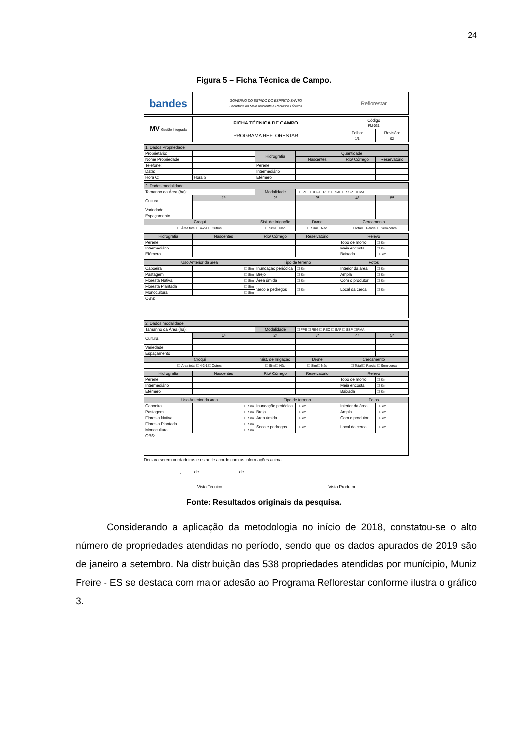24
Figura 5 – Ficha Técnica de Campo.
| bandes | GOVERNO DO ESTADO DO ESPÍRITO SANTO Secretaria do Meio Ambiente e Recursos Hídricos | Reflorestar |
| MV Gestão Integrada | FICHA TÉCNICA DE CAMPO | Código FM-031 | |
| | PROGRAMA REFLORESTAR | Folha: 1/1 | Revisão: 02 |
| 1. Dados Propriedade | | | | | |
| --- | --- | --- | --- | --- | --- |
| Proprietário: | | Hidrografia | Quantidade | | |
| Nome Propriedade: | | | Nascentes | Rio/ Córrego | Reservatório |
| Telefone: | | Perene | | | |
| Data: | | Intermediário | | | |
| Hora C: | Hora S: | Efêmero | | | |
| 2. Dados modalidade | | | | | |
| --- | --- | --- | --- | --- | --- |
| Tamanho da Área (ha): | | Modalidade | ☐ FPE ☐ REG ☐ REC ☐ SAF ☐ SSP ☐ FMA | | |
| Cultura | 1ª | 2ª | 3ª | 4ª | 5ª |
| Variedade | | | | | |
| Espaçamento | | | | | |
| Croqui | | Sist. de Irrigação | Drone | Cercamento | |
| ☐ Área total ☐ 4-2-1 ☐ Outros | | ☐ Sim ☐ Não | ☐ Sim ☐ Não | ☐ Total ☐ Parcial ☐ Sem cerca | |
| Hidrografia | Nascentes | Rio/ Córrego | Reservatório | Relevo | |
| Perene | | | | Topo de morro | ☐ Sim |
| Intermediário | | | | Meia encosta | ☐ Sim |
| Efêmero | | | | Baixada | ☐ Sim |
| Uso Anterior da área | | Tipo de terreno | | Fotos | |
| Capoeira | ☐ Sim | Inundação periódica | ☐ Sim | Interior da área | ☐ Sim |
| Pastagem | ☐ Sim | Brejo | ☐ Sim | Ampla | ☐ Sim |
| Floresta Nativa | ☐ Sim | Área úmida | ☐ Sim | Com o produtor | ☐ Sim |
| Floresta Plantada | ☐ Sim | Seco e pedregos | ☐ Sim | Local da cerca | ☐ Sim |
| Monocultura | ☐ Sim | | | | |
| OBS: | | | | | |
| 2. Dados modalidade | | | | | |
| --- | --- | --- | --- | --- | --- |
| Tamanho da Área (ha): | | Modalidade | ☐ FPE ☐ REG ☐ REC ☐ SAF ☐ SSP ☐ FMA | | |
| Cultura | 1ª | 2ª | 3ª | 4ª | 5ª |
| Variedade | | | | | |
| Espaçamento | | | | | |
| Croqui | | Sist. de Irrigação | Drone | Cercamento | |
| ☐ Área total ☐ 4-2-1 ☐ Outros | | ☐ Sim ☐ Não | ☐ Sim ☐ Não | ☐ Total ☐ Parcial ☐ Sem cerca | |
| Hidrografia | Nascentes | Rio/ Córrego | Reservatório | Relevo | |
| Perene | | | | Topo de morro | ☐ Sim |
| Intermediário | | | | Meia encosta | ☐ Sim |
| Efêmero | | | | Baixada | ☐ Sim |
| Uso Anterior da área | | Tipo de terreno | | Fotos | |
| Capoeira | ☐ Sim | Inundação periódica | ☐ Sim | Interior da área | ☐ Sim |
| Pastagem | ☐ Sim | Brejo | ☐ Sim | Ampla | ☐ Sim |
| Floresta Nativa | ☐ Sim | Área úmida | ☐ Sim | Com o produtor | ☐ Sim |
| Floresta Plantada | ☐ Sim | Seco e pedregos | ☐ Sim | Local da cerca | ☐ Sim |
| Monocultura | ☐ Sim | | | | |
| OBS: | | | | | |
Declaro serem verdadeiras e estar de acordo com as informações acima.
_______________,_____ de ________________ de ______
Visto Técnico Visto Produtor
Fonte: Resultados originais da pesquisa.
Considerando a aplicação da metodologia no início de 2018, constatou-se o alto número de propriedades atendidas no período, sendo que os dados apurados de 2019 são de janeiro a setembro. Na distribuição das 538 propriedades atendidas por munícipio, Muniz Freire - ES se destaca com maior adesão ao Programa Reflorestar conforme ilustra o gráfico 3.